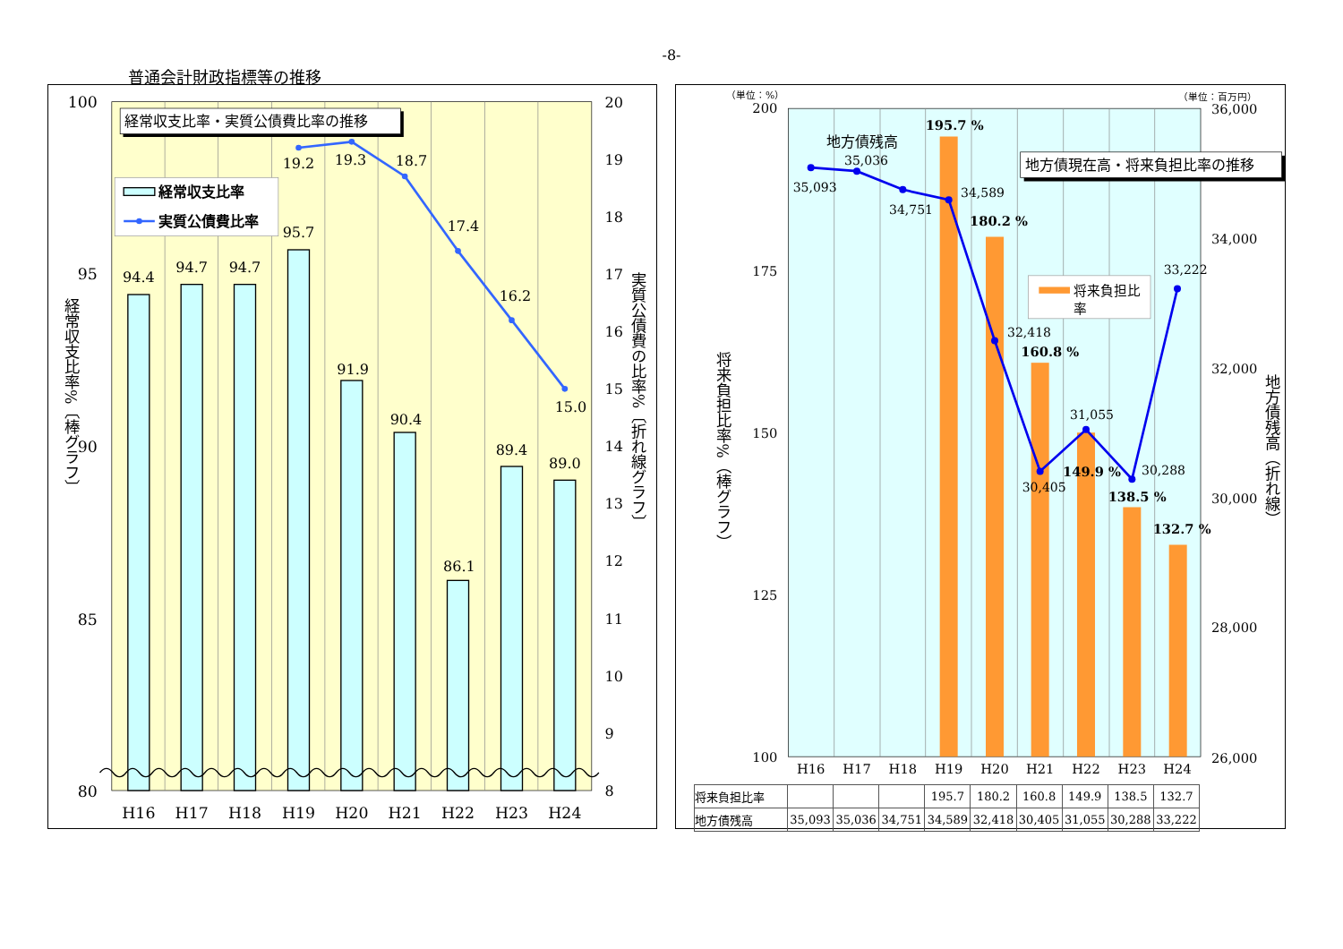-8-
普通会計財政指標等の推移
100
95
90
85
80
20
19
18
17
16
15
14
13
12
11
10
9
8
94.4
94.7
94.7
95.7
91.9
90.4
86.1
89.4
89.0
19.2
19.3
18.7
17.4
16.2
15.0
H16
H17
H18
H19
H20
H21
H22
H23
H24
経常収支比率・実質公債費比率の推移
経常収支比率
実質公債費比率
経常収支比率%〔棒グラフ〕
実質公債費の比率%〔折れ線グラフ〕
（単位：%）
（単位：百万円）
200
175
150
125
100
36,000
34,000
32,000
30,000
28,000
26,000
195.7 %
180.2 %
160.8 %
149.9 %
138.5 %
132.7 %
35,093
35,036
34,751
34,589
32,418
30,405
31,055
30,288
33,222
地方債残高
地方債現在高・将来負担比率の推移
将来負担比
率
H16
H17
H18
H19
H20
H21
H22
H23
H24
将来負担比率%（棒グラフ）
地方債残高（折れ線）
| 将来負担比率 | | | | 195.7 | 180.2 | 160.8 | 149.9 | 138.5 | 132.7 |
| 地方債残高 | 35,093 | 35,036 | 34,751 | 34,589 | 32,418 | 30,405 | 31,055 | 30,288 | 33,222 |